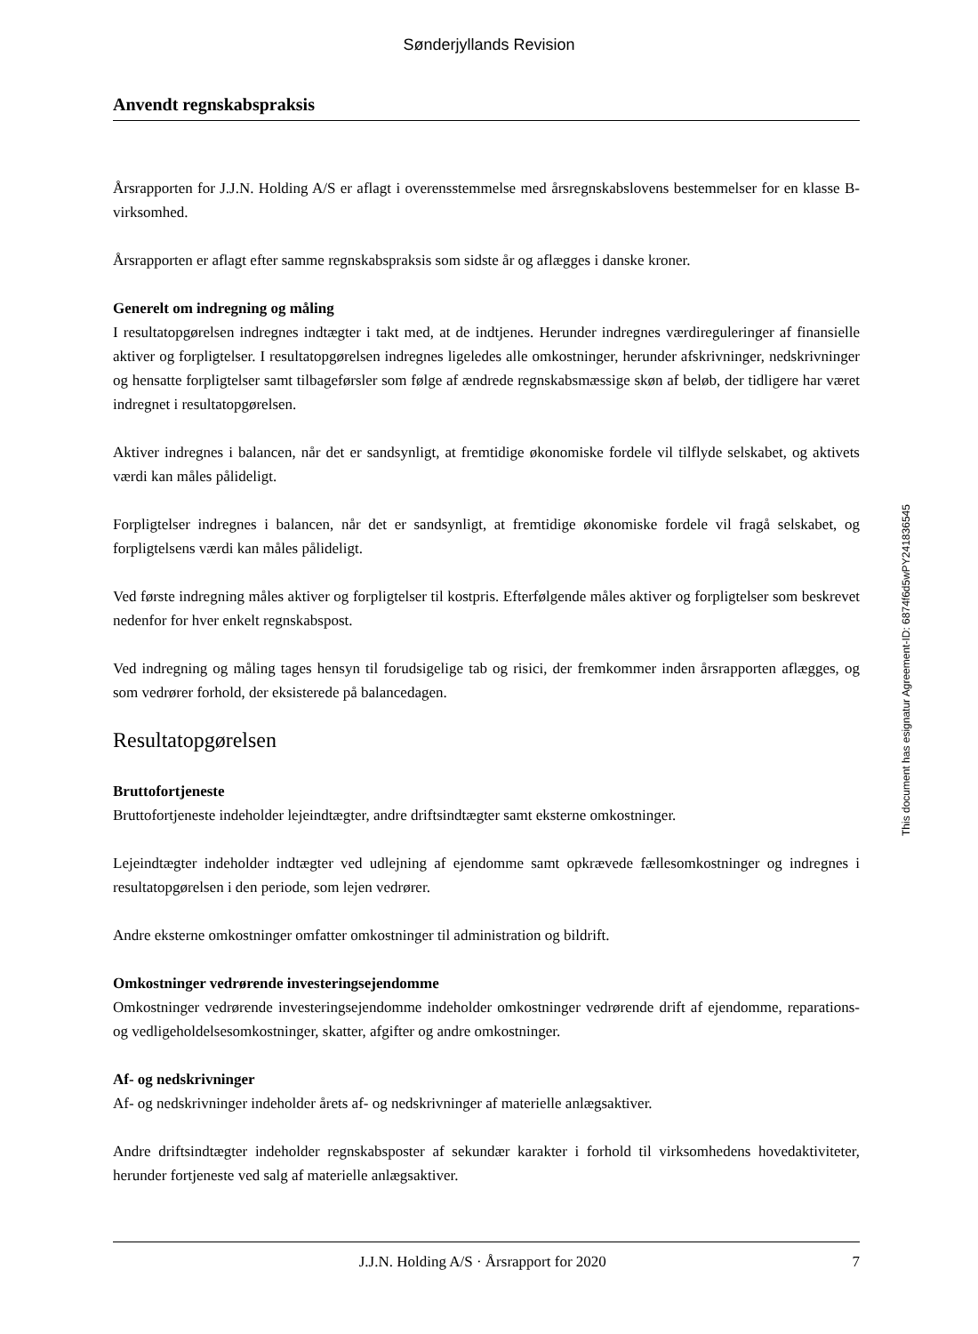Sønderjyllands Revision
Anvendt regnskabspraksis
Årsrapporten for J.J.N. Holding A/S er aflagt i overensstemmelse med årsregnskabslovens bestemmelser for en klasse B-virksomhed.
Årsrapporten er aflagt efter samme regnskabspraksis som sidste år og aflægges i danske kroner.
Generelt om indregning og måling
I resultatopgørelsen indregnes indtægter i takt med, at de indtjenes. Herunder indregnes værdireguleringer af finansielle aktiver og forpligtelser. I resultatopgørelsen indregnes ligeledes alle omkostninger, herunder afskrivninger, nedskrivninger og hensatte forpligtelser samt tilbageførsler som følge af ændrede regnskabsmæssige skøn af beløb, der tidligere har været indregnet i resultatopgørelsen.
Aktiver indregnes i balancen, når det er sandsynligt, at fremtidige økonomiske fordele vil tilflyde selskabet, og aktivets værdi kan måles pålideligt.
Forpligtelser indregnes i balancen, når det er sandsynligt, at fremtidige økonomiske fordele vil fragå selskabet, og forpligtelsens værdi kan måles pålideligt.
Ved første indregning måles aktiver og forpligtelser til kostpris. Efterfølgende måles aktiver og forpligtelser som beskrevet nedenfor for hver enkelt regnskabspost.
Ved indregning og måling tages hensyn til forudsigelige tab og risici, der fremkommer inden årsrapporten aflægges, og som vedrører forhold, der eksisterede på balancedagen.
Resultatopgørelsen
Bruttofortjeneste
Bruttofortjeneste indeholder lejeindtægter, andre driftsindtægter samt eksterne omkostninger.
Lejeindtægter indeholder indtægter ved udlejning af ejendomme samt opkrævede fællesomkostninger og indregnes i resultatopgørelsen i den periode, som lejen vedrører.
Andre eksterne omkostninger omfatter omkostninger til administration og bildrift.
Omkostninger vedrørende investeringsejendomme
Omkostninger vedrørende investeringsejendomme indeholder omkostninger vedrørende drift af ejendomme, reparations- og vedligeholdelsesomkostninger, skatter, afgifter og andre omkostninger.
Af- og nedskrivninger
Af- og nedskrivninger indeholder årets af- og nedskrivninger af materielle anlægsaktiver.
Andre driftsindtægter indeholder regnskabsposter af sekundær karakter i forhold til virksomhedens hovedaktiviteter, herunder fortjeneste ved salg af materielle anlægsaktiver.
This document has esignatur Agreement-ID: 6874f6d5wPY241836545
J.J.N. Holding A/S · Årsrapport for 2020 7